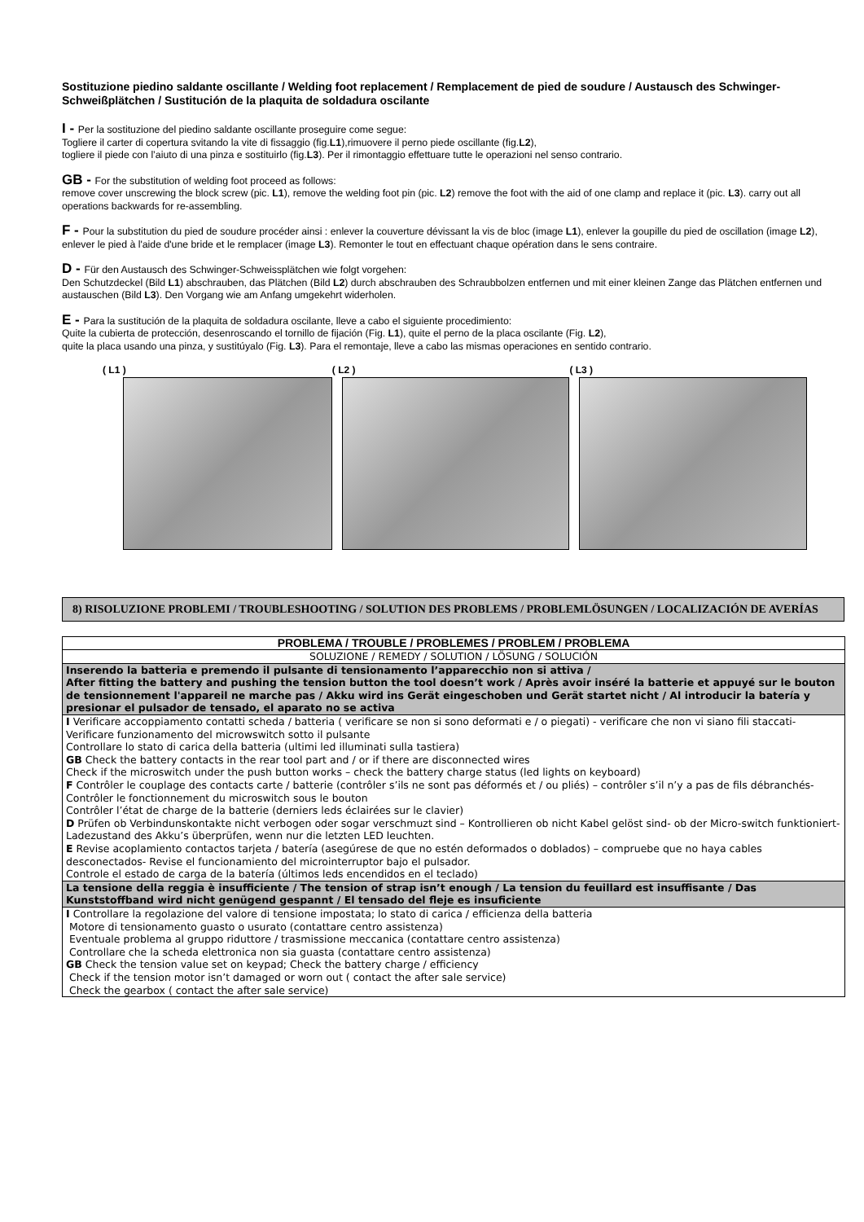Sostituzione piedino saldante oscillante / Welding foot replacement / Remplacement de pied de soudure / Austausch des Schwinger-Schweißplätchen / Sustitución de la plaquita de soldadura oscilante
I - Per la sostituzione del piedino saldante oscillante proseguire come segue:
Togliere il carter di copertura svitando la vite di fissaggio (fig.L1),rimuovere il perno piede oscillante (fig.L2),
togliere il piede con l’aiuto di una pinza e sostituirlo (fig.L3). Per il rimontaggio effettuare tutte le operazioni nel senso contrario.
GB - For the substitution of welding foot proceed as follows:
remove cover unscrewing the block screw (pic. L1), remove the welding foot pin (pic. L2) remove the foot with the aid of one clamp and replace it (pic. L3). carry out all operations backwards for re-assembling.
F - Pour la substitution du pied de soudure procéder ainsi : enlever la couverture dévissant la vis de bloc (image L1), enlever la goupille du pied de oscillation (image L2), enlever le pied à l'aide d'une bride et le remplacer (image L3). Remonter le tout en effectuant chaque opération dans le sens contraire.
D - Für den Austausch des Schwinger-Schweissplätchen wie folgt vorgehen:
Den Schutzdeckel (Bild L1) abschrauben, das Plätchen (Bild L2) durch abschrauben des Schraubbolzen entfernen und mit einer kleinen Zange das Plätchen entfernen und austauschen (Bild L3). Den Vorgang wie am Anfang umgekehrt widerholen.
E - Para la sustitución de la plaquita de soldadura oscilante, lleve a cabo el siguiente procedimiento:
Quite la cubierta de protección, desenroscando el tornillo de fijación (Fig. L1), quite el perno de la placa oscilante (Fig. L2),
quite la placa usando una pinza, y sustitúyalo (Fig. L3). Para el remontaje, lleve a cabo las mismas operaciones en sentido contrario.
( L1 ) ( L2 ) ( L3 )
8) RISOLUZIONE PROBLEMI / TROUBLESHOOTING / SOLUTION DES PROBLEMS / PROBLEMLÖSUNGEN / LOCALIZACIÓN DE AVERÍAS
| PROBLEMA / TROUBLE / PROBLEMES / PROBLEM / PROBLEMA |
| --- |
| SOLUZIONE / REMEDY / SOLUTION / LÖSUNG / SOLUCIÓN |
| Inserendo la batteria e premendo il pulsante di tensionamento l’apparecchio non si attiva / After fitting the battery and pushing the tension button the tool doesn’t work / Après avoir inséré la batterie et appuyé sur le bouton de tensionnement l'appareil ne marche pas / Akku wird ins Gerät eingeschoben und Gerät startet nicht / Al introducir la batería y presionar el pulsador de tensado, el aparato no se activa |
| I Verificare accoppiamento contatti scheda / batteria ( verificare se non si sono deformati e / o piegati) - verificare che non vi siano fili staccati- Verificare funzionamento del microwswitch sotto il pulsante Controllare lo stato di carica della batteria (ultimi led illuminati sulla tastiera) GB Check the battery contacts in the rear tool part and / or if there are disconnected wires Check if the microswitch under the push button works – check the battery charge status (led lights on keyboard) F Contrôler le couplage des contacts carte / batterie (contrôler s’ils ne sont pas déformés et / ou pliés) – contrôler s’il n’y a pas de fils débranchés- Contrôler le fonctionnement du microswitch sous le bouton Contrôler l’état de charge de la batterie (derniers leds éclairées sur le clavier) D Prüfen ob Verbindunskontakte nicht verbogen oder sogar verschmuzt sind – Kontrollieren ob nicht Kabel gelöst sind- ob der Micro-switch funktioniert- Ladezustand des Akku’s überprüfen, wenn nur die letzten LED leuchten. E Revise acoplamiento contactos tarjeta / batería (asegúrese de que no estén deformados o doblados) – compruebe que no haya cables desconectados- Revise el funcionamiento del microinterruptor bajo el pulsador. Controle el estado de carga de la batería (últimos leds encendidos en el teclado) |
| La tensione della reggia è insufficiente / The tension of strap isn’t enough / La tension du feuillard est insuffisante / Das Kunststoffband wird nicht genügend gespannt / El tensado del fleje es insuficiente |
| I Controllare la regolazione del valore di tensione impostata; lo stato di carica / efficienza della batteria Motore di tensionamento guasto o usurato (contattare centro assistenza) Eventuale problema al gruppo riduttore / trasmissione meccanica (contattare centro assistenza) Controllare che la scheda elettronica non sia guasta (contattare centro assistenza) GB Check the tension value set on keypad; Check the battery charge / efficiency Check if the tension motor isn’t damaged or worn out ( contact the after sale service) Check the gearbox ( contact the after sale service) |